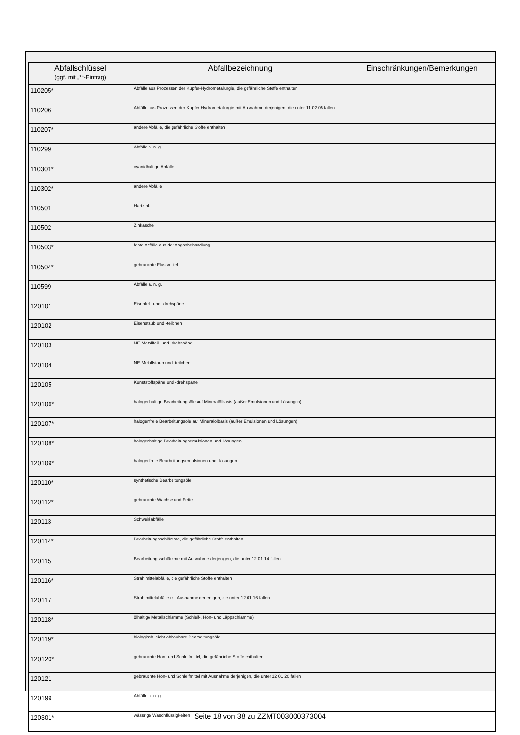| Abfallschlüssel (ggf. mit „*“-Eintrag) | Abfallbezeichnung | Einschränkungen/Bemerkungen |
| --- | --- | --- |
| 110205* | Abfälle aus Prozessen der Kupfer-Hydrometallurgie, die gefährliche Stoffe enthalten | |
| 110206 | Abfälle aus Prozessen der Kupfer-Hydrometallurgie mit Ausnahme derjenigen, die unter 11 02 05 fallen | |
| 110207* | andere Abfälle, die gefährliche Stoffe enthalten | |
| 110299 | Abfälle a. n. g. | |
| 110301* | cyanidhaltige Abfälle | |
| 110302* | andere Abfälle | |
| 110501 | Hartzink | |
| 110502 | Zinkasche | |
| 110503* | feste Abfälle aus der Abgasbehandlung | |
| 110504* | gebrauchte Flussmittel | |
| 110599 | Abfälle a. n. g. | |
| 120101 | Eisenfeil- und -drehspäne | |
| 120102 | Eisenstaub und -teilchen | |
| 120103 | NE-Metallfeil- und -drehspäne | |
| 120104 | NE-Metallstaub und -teilchen | |
| 120105 | Kunststoffspäne und -drehspäne | |
| 120106* | halogenhaltige Bearbeitungsöle auf Mineralölbasis (außer Emulsionen und Lösungen) | |
| 120107* | halogenfreie Bearbeitungsöle auf Mineralölbasis (außer Emulsionen und Lösungen) | |
| 120108* | halogenhaltige Bearbeitungsemulsionen und -lösungen | |
| 120109* | halogenfreie Bearbeitungsemulsionen und -lösungen | |
| 120110* | synthetische Bearbeitungsöle | |
| 120112* | gebrauchte Wachse und Fette | |
| 120113 | Schweißabfälle | |
| 120114* | Bearbeitungsschlämme, die gefährliche Stoffe enthalten | |
| 120115 | Bearbeitungsschlämme mit Ausnahme derjenigen, die unter 12 01 14 fallen | |
| 120116* | Strahlmittelabfälle, die gefährliche Stoffe enthalten | |
| 120117 | Strahlmittelabfälle mit Ausnahme derjenigen, die unter 12 01 16 fallen | |
| 120118* | ölhaltige Metallschlämme (Schleif-, Hon- und Läppschlämme) | |
| 120119* | biologisch leicht abbaubare Bearbeitungsöle | |
| 120120* | gebrauchte Hon- und Schleifmittel, die gefährliche Stoffe enthalten | |
| 120121 | gebrauchte Hon- und Schleifmittel mit Ausnahme derjenigen, die unter 12 01 20 fallen | |
| 120199 | Abfälle a. n. g. | |
| 120301* | wässrige Waschflüssigkeiten | |
Seite 18 von 38 zu ZZMT003000373004